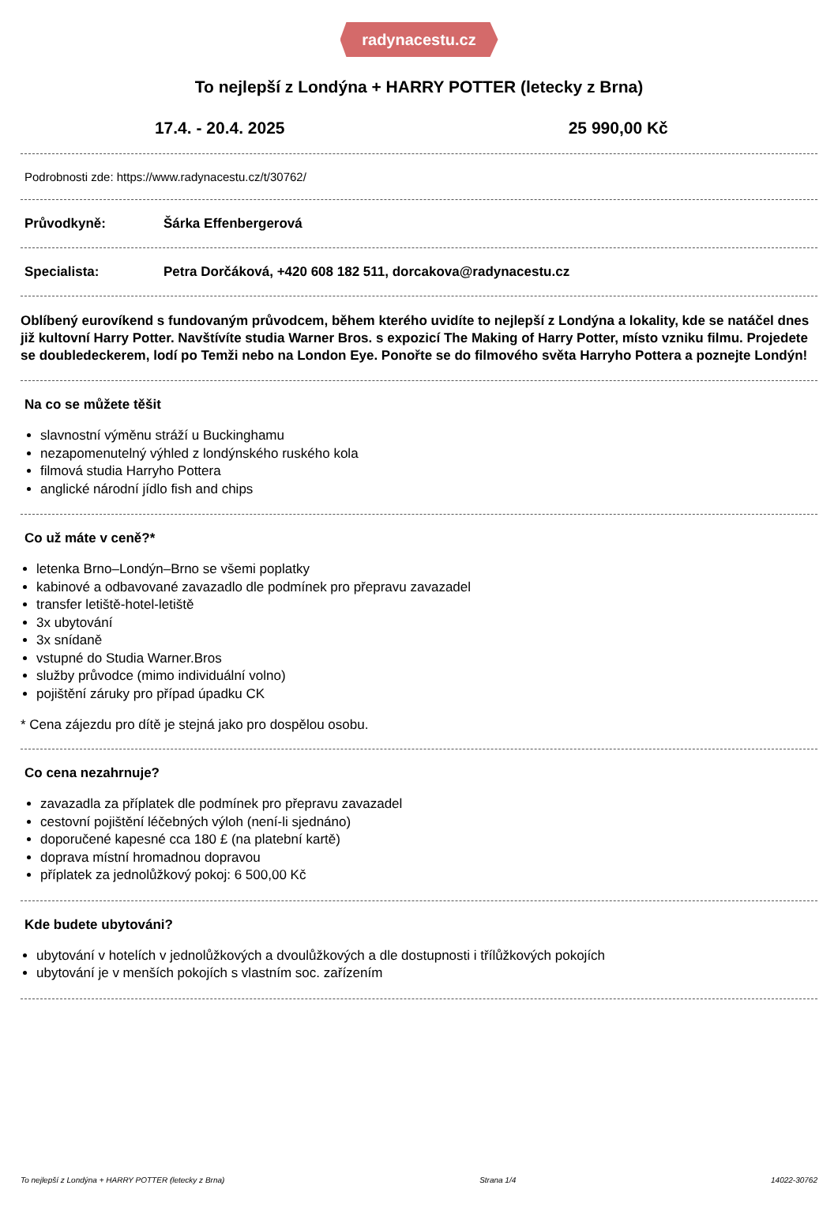radynacestu.cz
To nejlepší z Londýna + HARRY POTTER (letecky z Brna)
17.4. - 20.4. 2025 25 990,00 Kč
Podrobnosti zde: https://www.radynacestu.cz/t/30762/
Průvodkyně: Šárka Effenbergerová
Specialista: Petra Dorčáková, +420 608 182 511, dorcakova@radynacestu.cz
Oblíbený eurovíkend s fundovaným průvodcem, během kterého uvidíte to nejlepší z Londýna a lokality, kde se natáčel dnes již kultovní Harry Potter. Navštívíte studia Warner Bros. s expozicí The Making of Harry Potter, místo vzniku filmu. Projedete se doubledeckerem, lodí po Temži nebo na London Eye. Ponořte se do filmového světa Harryho Pottera a poznejte Londýn!
Na co se můžete těšit
slavnostní výměnu stráží u Buckinghamu
nezapomenutelný výhled z londýnského ruského kola
filmová studia Harryho Pottera
anglické národní jídlo fish and chips
Co už máte v ceně?*
letenka Brno–Londýn–Brno se všemi poplatky
kabinové a odbavované zavazadlo dle podmínek pro přepravu zavazadel
transfer letiště-hotel-letiště
3x ubytování
3x snídaně
vstupné do Studia Warner.Bros
služby průvodce (mimo individuální volno)
pojištění záruky pro případ úpadku CK
* Cena zájezdu pro dítě je stejná jako pro dospělou osobu.
Co cena nezahrnuje?
zavazadla za příplatek dle podmínek pro přepravu zavazadel
cestovní pojištění léčebných výloh (není-li sjednáno)
doporučené kapesné cca 180 £ (na platební kartě)
doprava místní hromadnou dopravou
příplatek za jednolůžkový pokoj: 6 500,00 Kč
Kde budete ubytováni?
ubytování v hotelích v jednolůžkových a dvoulůžkových a dle dostupnosti i třílůžkových pokojích
ubytování je v menších pokojích s vlastním soc. zařízením
To nejlepší z Londýna + HARRY POTTER (letecky z Brna) Strana 1/4 14022-30762